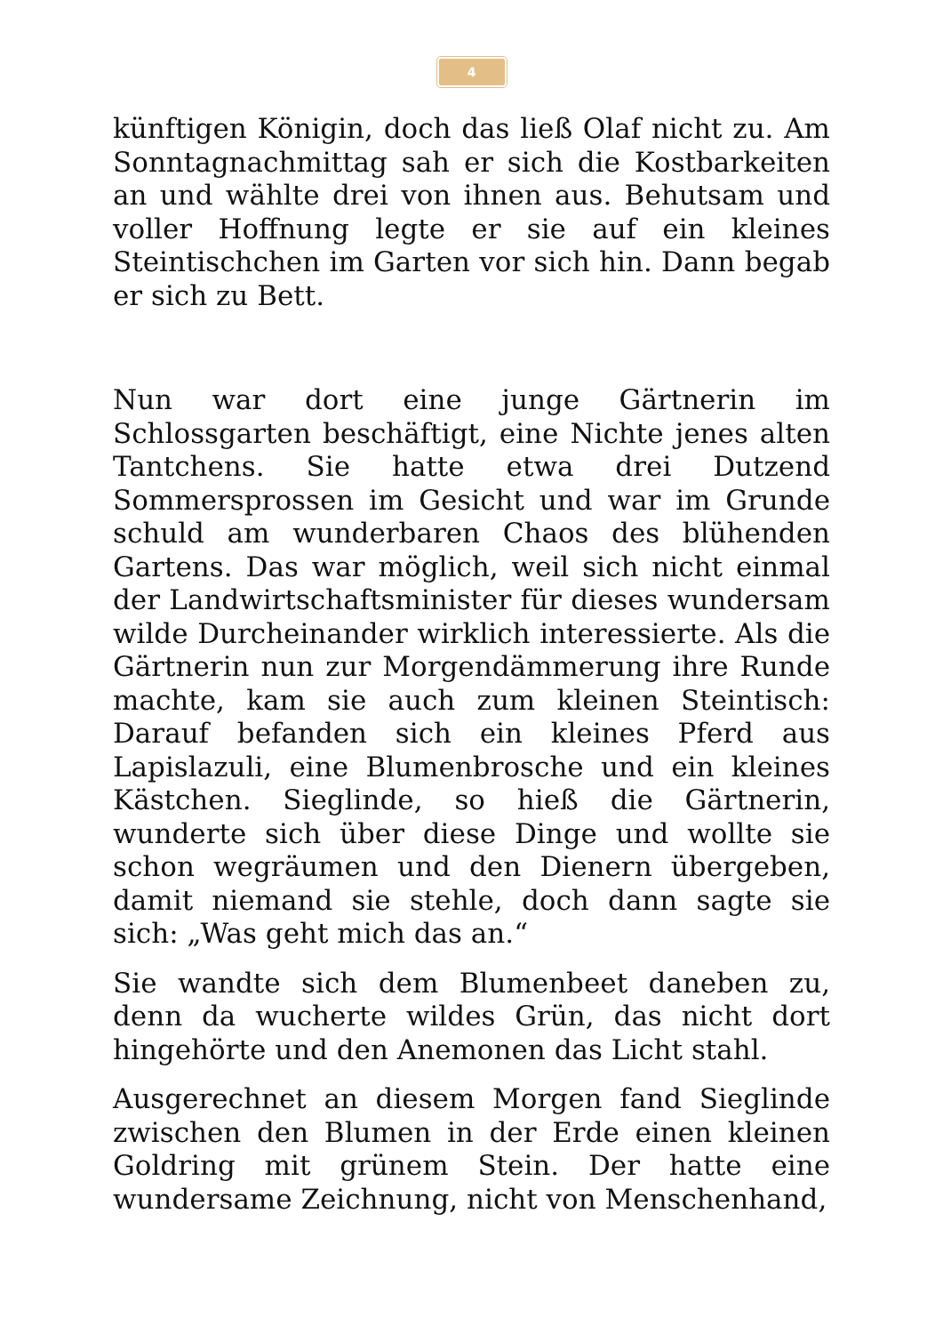4
künftigen Königin, doch das ließ Olaf nicht zu. Am Sonntagnachmittag sah er sich die Kostbarkeiten an und wählte drei von ihnen aus. Behutsam und voller Hoffnung legte er sie auf ein kleines Steintischchen im Garten vor sich hin. Dann begab er sich zu Bett.
Nun war dort eine junge Gärtnerin im Schlossgarten beschäftigt, eine Nichte jenes alten Tantchens. Sie hatte etwa drei Dutzend Sommersprossen im Gesicht und war im Grunde schuld am wunderbaren Chaos des blühenden Gartens. Das war möglich, weil sich nicht einmal der Landwirtschaftsminister für dieses wundersam wilde Durcheinander wirklich interessierte. Als die Gärtnerin nun zur Morgendämmerung ihre Runde machte, kam sie auch zum kleinen Steintisch: Darauf befanden sich ein kleines Pferd aus Lapislazuli, eine Blumenbrosche und ein kleines Kästchen. Sieglinde, so hieß die Gärtnerin, wunderte sich über diese Dinge und wollte sie schon wegräumen und den Dienern übergeben, damit niemand sie stehle, doch dann sagte sie sich: „Was geht mich das an.“
Sie wandte sich dem Blumenbeet daneben zu, denn da wucherte wildes Grün, das nicht dort hingehörte und den Anemonen das Licht stahl.
Ausgerechnet an diesem Morgen fand Sieglinde zwischen den Blumen in der Erde einen kleinen Goldring mit grünem Stein. Der hatte eine wundersame Zeichnung, nicht von Menschenhand,